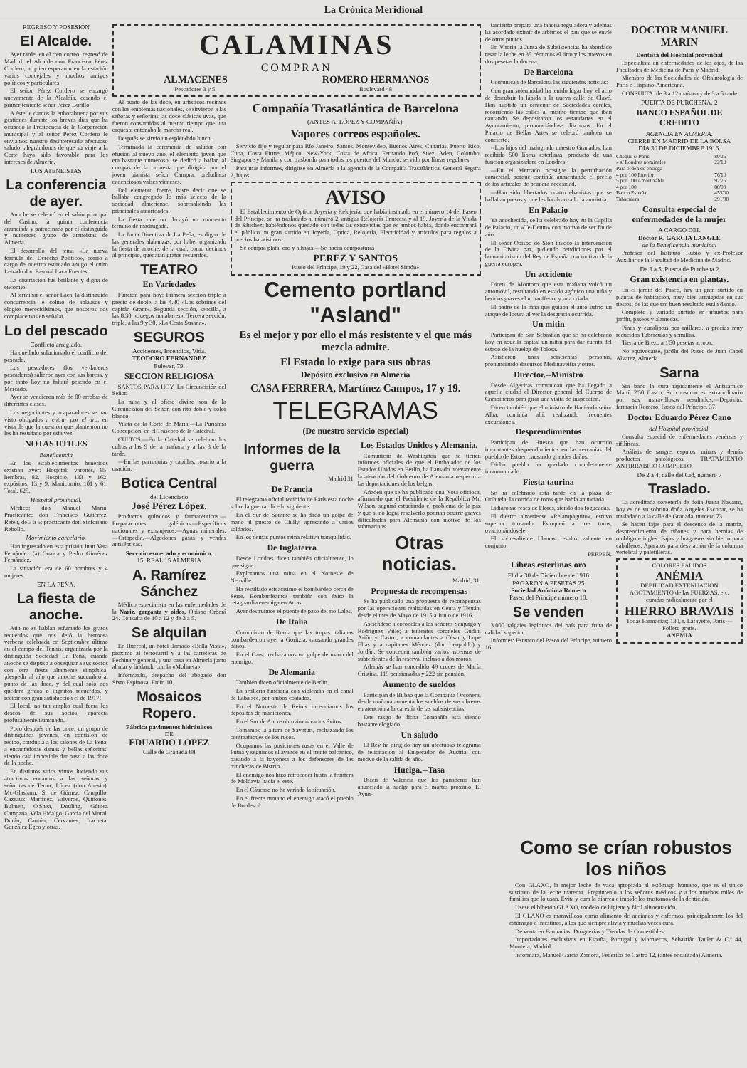La Crónica Meridional
REGRESO Y POSESIÓN
El Alcalde.
Ayer tarde, en el tren correo, regresó de Madrid, el Alcalde don Francisco Pérez Cordero, a quien esperaron en la estación varios concejales y muchos amigos políticos y particulares.
El señor Pérez Cordero se encargó nuevamente de la Alcaldía, cesando el primer teniente señor Pérez Burillo.
A éste le damos la enhorabuena por sus gestiones durante los breves días que ha ocupado la Presidencia de la Corporación municipal y al señor Pérez Cordero le enviamos nuestro desinteresado afectuoso saludo, alegrándonos de que su viaje a la Corte haya sido favorable para los intereses de Almería.
LOS ATENEISTAS
La conferencia de ayer.
Anoche se celebró en el salón principal del Casino, la quinta conferencia anunciada y patrocinada por el distinguido y numeroso grupo de ateneistas de Almería.
El desarrollo del tema «La nueva fórmula del Derecho Político», corrió a cargo de nuestro estimado amigo el culto Letrado don Pascual Laca Fuentes.
La disertación fué brillante y digna de encomio.
Al terminar el señor Laca, la distinguida concurrencia le colmó de aplausos y elogios merecidísimos, que nosotros nos complacemos en señalar.
Lo del pescado
Conflicto arreglado.
Ha quedado solucionado el conflicto del pescado.
Los pescadores (los verdaderos pescadores) salieron ayer con sus barcas, y por tanto hoy no faltará pescado en el Mercado.
Ayer se vendieron más de 80 arrobas de diferentes clases.
Los negociantes y acaparadores se han visto obligados a entrar por el aro, en vista de que la cuestión que plantearon no les ha resultado por esta vez.
NOTAS UTILES
Beneficencia
En los establecimientos benéficos existían ayer: Hospital: varones, 85; hembras, 82. Hospicio, 133 y 162; expósitos, 13 y 9; Manicomio: 101 y 61. Total, 625.
Hospital provincial.
Médico: don Manuel Marín. Practicante: don Francisco Gutiérrez. Retén, de 3 a 5: practicante don Sinforiano Rebollo.
Movimiento carcelario.
Han ingresado en esta prisión Juan Vera Fernández (a) Guaica y Pedro Giménez Fernández.
La situación era de 60 hombres y 4 mujeres.
EN LA PEÑA.
La fiesta de anoche.
Aún no se habían esfumado los gratos recuerdos que nos dejó la hermosa verbena celebrada en Septiembre último en el campo del Tennis, organizada por la distinguida Sociedad La Peña, cuando anoche se dispuso a obsequiar a sus socios con otra fiesta altamente simpática; ¡despedir al año que anoche sucumbió al punto de las doce, y del cual solo nos quedará gratos o ingratos recuerdos, y recibir con gran satisfacción el de 1917!
El local, no tan amplio cual fuera los deseos de sus socios, aparecía profusamente iluminado.
Poco después de las once, un grupo de distinguidos jóvenes, en comisión de recibo, conducía a los salones de La Peña, a encantadoras damas y bellas señoritas, siendo casi imposible dar paso a las doce de la noche.
En distintos sitios vimos luciendo sus atractivos encantos a las señoras y señoritas de Tertor, López (don Anesio), Mc-Glasham, S. de Gómez, Campillo, Cazeaux, Martínez, Valverde, Quiñones, Bulmen, O'Shea, Douling, Gómez Campana, Vela Hidalgo, García del Moral, Durán, Cantón, Cervantes, Iracheta, González Egea y otras.
CALAMINAS
COMPRAN
ALMACENES
Pescadores 3 y 5.
ROMERO HERMANOS
Boulevard 48
Al punto de las doce, en artísticos recimos con los emblemas nacionales, se sirvieron a las señoras y señoritas las doce clásicas uvas, que fueron consumidas al mismo tiempo que una orquesta entonaba la marcha real.
Después se sirvió un espléndido lunch.
Terminada la ceremonia de saludar con efusión al nuevo año, el elemento joven que era bastante numeroso, se dedicó a bailar, al compás de la orquesta que dirigida por el joven pianista señor Campra, preludiaba cadenciosos valses vieneses.
Del elemento fuerte, baste decir que se hallaba congregado lo más selecto de la sociedad almeriense, sobresaliendo las principales autoridades.
La fiesta que no decayó un momento terminó de madrugada.
La Junta Directiva de La Peña, es digna de las generales alabanzas, por haber organizado la fiesta de anoche, de la cual, como decimos al principio, quedarán gratos recuerdos.
TEATRO
En Variedades
Función para hoy: Primera sección triple a precio de doble, a las 4.30 «Los sobrinos del capitán Grant». Segunda sección, sencilla, a las 8.30, «Juegos malabares». Tercera sección, triple, a las 9 y 30, «La Cesta Susana».
SEGUROS
Accidentes, Incendios, Vida.
TEODORO FERNANDEZ
Bulevar, 79.
SECCION RELIGIOSA
SANTOS PARA HOY. La Circuncisión del Señor.
La misa y el oficio divino son de la Circuncisión del Señor, con rito doble y color blanco.
Visita de la Corte de María.—La Purísima Concepción, en el Trascoro de la Catedral.
CULTOS.—En la Catedral se celebran los cultos a las 9 de la mañana y a las 3 de la tarde.
—En las parroquias y capillas, rosario a la oración.
Botica Central
del Licenciado
José Pérez López.
Productos químicos y farmacéuticos.—Preparaciones galénicas.—Específicos nacionales y extranjeros.—Aguas minerales.—Ortopedia.—Algodones gasas y vendas antisépticas.
Servicio esmerado y económico.
15, REAL 15 ALMERIA
A. Ramírez Sánchez
Médico especialista en las enfermedades de la Nariz, garganta y oidos, Obispo Orberá 24. Consulta de 10 a 12 y de 3 a 5.
Se alquilan
En Huércal, un hotel llamado «Bella Vista», próximo al ferrocarril y a las carreteras de Pechina y general, y una casa en Almería junto al mar y lindando con la «Molineta».
Informarán, despacho del abogado don Sixto Espinosa, Emir, 10.
Mosaicos Ropero.
Fábrica pavimentos hidráulicos
DE
EDUARDO LOPEZ
Calle de Granada 88
Compañía Trasatlántica de Barcelona
(ANTES A. LÓPEZ Y COMPAÑÍA).
Vapores correos españoles.
Servicio fijo y regular para Río Janeiro, Santos, Montevideo, Buenos Aires, Canarias, Puerto Rico, Cuba, Costa Firme, Méjico, New-York, Costa de Africa, Fernando Poó, Suez, Aden, Colombo, Singapore y Manila y con trasbordo para todos los puertos del Mundo, servido por líneas regulares.
Para más informes, dirigirse en Almería a la agencia de la Compañía Trasatlántica, General Segura 2, bajos
AVISO
El Establecimiento de Optica, Joyería y Relojería, que había instalado en el número 14 del Paseo del Príncipe, se ha trasladado al número 2, antigua Relojería Francesa y al 19, Joyería de la Viuda de Sánchez; habiéndonos quedado con todas las existencias que en ambos había, donde encontrará el público un gran surtido en Joyería, Optica, Relojería, Electricidad y artículos para regalos a precios baratísimos.
Se compra plata, oro y alhajas.—Se hacen composturas
PEREZ Y SANTOS
Paseo del Príncipe, 19 y 22, Casa del «Hotel Simón»
Cemento portland "Asland"
Es el mejor y por ello el más resistente y el que más mezcla admite.
El Estado lo exige para sus obras
Depósito exclusivo en Almería
CASA FERRERA, Martínez Campos, 17 y 19.
TELEGRAMAS
(De nuestro servicio especial)
Informes de la guerra
Madrid 31
De Francia
El telegrama oficial recibido de París esta noche sobre la guerra, dice lo siguiente:
En el Sur de Somme se ha dado un golpe de mano al puesto de Chilly, apresando a varios soldados.
En los demás puntos reina relativa tranquilidad.
De Inglaterra
Desde Londres dicen también oficialmente, lo que sigue:
Explotamos una mina en el Noroeste de Neuville.
Ha resultado eficacísimo el bombardeo cerca de Serre. Bombardeamos también con éxito la retaguardia enemiga en Arras.
Ayer destruimos el puente de paso del río Lales.
De Italia
Comunican de Roma que las tropas italianas bombardearon ayer a Goritzia, causando grandes daños.
En el Carso rechazamos un golpe de mano del enemigo.
De Alemania
También dicen oficialmente de Berlín.
La artillería funciona con violencia en el canal de Laba see, por ambos costados.
En el Noroeste de Reims incendiamos los depósitos de municiones.
En el Sur de Ancre obtuvimos varios éxitos.
Tomamos la altura de Saynturi, rechazando los contraataques de los rusos.
Ocupamos las posiciones rusas en el Valle de Putna y seguimos el avance en el frente balcánico, pasando a la bayoneta a los defensores de las trincheras de Bistritz.
El enemigo nos hizo retroceder hasta la frontera de Moldavia hacia el este.
En el Cáucaso no ha variado la situación.
En el frente rumano el enemigo atacó el pueblo de Bordescil.
Los Estados Unidos y Alemania.
Comunican de Washington que se tienen informes oficiales de que el Embajador de los Estados Unidos en Berlín, ha llamado nuevamente la atención del Gobierno de Alemania respecto a las deportaciones de los belgas.
Añaden que se ha publicado una Nota oficiosa, afirmando que el Presidente de la República Mr. Wilson, seguirá estudiando el problema de la paz y que si no logra resolverlo podrían ocurrir graves dificultades para Alemania con motivo de los submarinos.
Otras noticias.
Madrid, 31.
Propuesta de recompensas
Se ha publicado una propuesta de recompensas por las operaciones realizadas en Ceuta y Tetuán, desde el mes de Mayo de 1915 a Junio de 1916.
Asciéndese a coroneles a los señores Sanjurgo y Rodríguez Vaile; a tenientes coroneles Gudin, Ariño y Castro; a comandantes a César y Lope Elías y a capitanes Méndez (don Leopoldo) y Jordán. Se conceden también varios ascensos de subtenientes de la reserva, incluso a dos moros.
Además se han concedido 49 cruces de María Cristina, 119 pensionadas y 222 sin pensión.
Aumento de sueldos
Participan de Bilbao que la Compañía Orconera, desde mañana aumenta los sueldos de sus obreros en atención a la carestía de las subsistencias.
Este rasgo de dicha Compañía está siendo bastante elogiado.
Un saludo
El Rey ha dirigido hoy un afectuoso telegrama de felicitación al Emperador de Austria, con motivo de la salida de año.
Huelga.--Tasa
Dicen de Valencia que los panaderos han anunciado la huelga para el martes próximo. El Ayun-
tamiento prepara una tahona reguladora y además ha acordado eximir de arbitrios el pan que se envíe de otros puntos.
En Vitoria la Junta de Subsistencias ha abordado tasar la leche en 35 céntimos el litro y los huevos en dos pesetas la docena.
De Barcelona
Comunican de Barcelona las siguientes noticias:
Con gran solemnidad ha tenido lugar hoy, el acto de descubrir la lápida a la nueva calle de Clavé. Han asistido un centenar de Sociedades corales, recorriendo las calles al mismo tiempo que iban cantando. Se depositaron los estandartes en el Ayuntamiento, pronunciándose discursos. En el Palacio de Bellas Artes se celebró también un concierto.
--Los hijos del malogrado maestro Granados, han recibido 500 libras esterlinas, producto de una función organizadora en Londres.
—En el Mercado prosigue la perturbación comercial, porque continúa aumentando el precio de los artículos de primera necesidad.
—Han sido libertados cuatro ebanistas que se hallaban presos y que les ha alcanzado la amnistía.
En Palacio
Ya anochecido, se ha celebrado hoy en la Capilla de Palacio, un «Te-Deum» con motivo de ser fin de año.
El señor Obispo de Sión invocó la intervención de la Divina paz, pidiendo bendiciones por el humanitarismo del Rey de España con motivo de la guerra europea.
Un accidente
Dicen de Montoro que esta mañana volcó un automóvil, resultando en estado agónico una niña y heridos graves el «chauffeur» y una criada.
El padre de la niña que guiaba el auto sufrió un ataque de locura al ver la desgracia ocurrida.
Un mitin
Participan de San Sebastián que se ha celebrado hoy en aquella capital un mitin para dar cuenta del estado de la huelga de Tolosa.
Asistieron unas seiscientas personas, pronunciando discursos Medinaveitia y otros.
Director.--Ministro
Desde Algeciras comunican que ha llegado a aquella ciudad el Director general del Cuerpo de Carabineros para girar una visita de inspección.
Dicen también que el ministro de Hacienda señor Alba, continúa allí, realizando frecuentes excursiones.
Desprendimientos
Participan de Huesca que han ocurrido importantes desprendimientos en las cercanías del pueblo de Estuer, causando grandes daños.
Dicho pueblo ha quedado completamente incomunicado.
Fiesta taurina
Se ha celebrado esta tarde en la plaza de Orihuela, la corrida de toros que había anunciada.
Lidiáronse reses de Flores, siendo dos fogueadas.
El diestro almeriense «Relampaguito», estuvo superior toreando. Estoqueó a tres toros, ovacionándosele.
El sobresaliente Llamas resultó valiente en conjunto.
PERPEN.
Libras esterlinas oro
El día 30 de Diciembre de 1916
PAGARON A PESETAS 25
Sociedad Anónima Romero
Paseo del Príncipe número 10.
Se venden
3.000 ralgaies legítimos del país para fruta de calidad superior.
Informes: Estanco del Paseo del Príncipe, número 16.
DOCTOR MANUEL MARIN
Dentista del Hospital provincial
Especialista en enfermedades de los ojos, de las Facultades de Medicina de París y Madrid.
Miembro de las Sociedades de Oftalmología de París e Hispano-Americana.
CONSULTA: de 8 a 12 mañana y de 3 a 5 tarde.
PUERTA DE PURCHENA, 2
BANCO ESPAÑOL DE CREDITO
AGENCIA EN ALMERIA.
CIERRE EN MADRID DE LA BOLSA
DIA 30 DE DICIEMBRE 1916.
| Cheque s/ París | 80'25 |
| » s/ Londres nominales | 22'19 |
| Para orden de entrega | |
| 4 por 100 Interior | 76'10 |
| 5 por 100 Amortizable | 97'75 |
| 4 por 100 | 88'00 |
| Banco España | 453'00 |
| Tabacalera | 291'00 |
Consulta especial de enfermedades de la mujer
A CARGO DEL
Doctor R. GARCIA LANGLE
de la Beneficencia municipal
Profesor del Instituto Rubio y ex-Profesor Auxiliar de la Facultad de Medicina de Madrid.
De 3 a 5. Puerta de Purchena 2
Gran existencia en plantas.
En el jardín del Paseo, hay un gran surtido en plantas de habitación, muy bien arraigadas en sus tiestos, de las que tan buen resultado están dando.
Completo y variado surtido en arbustos para jardín, paseos y alamedas.
Pinos y eucaliptus por millares, a precios muy reducidos Tubérculos y semillas.
Tierra de Brezo a 1'50 pesetas arroba.
No equivocarse, jardín del Paseo de Juan Capel Alvarez, Almería.
Sarna
Sin baño la cura rápidamente el Antisárnico Martí, 2'50 frasco. Su consumo es extraordinario por sus maravillosos resultados.—Depósito, farmacia Romero, Paseo del Príncipe, 37.
Doctor Eduardo Pérez Cano
del Hospital provincial.
Consulta especial de enfermedades venéreas y sifilíticas.
Análisis de sangre, esputos, orinas y demás productos patológicos. TRATAMIENTO ANTIRRABICO COMPLETO.
De 2 a 4, calle del Cid, número 7
Traslado.
La acreditada corsetería de doña Juana Navarro, hoy es de su sobrina doña Angeles Escobar, se ha trasladado a la calle de Granada, número 73
Se hacen fajas para el descenso de la matriz, desprendimiento de riñones y para hernias de ombligo e ingles. Fajas y bragueros sin hierro para caballeros. Aparatos para desviación de la columna vertebral y paletilleras.
COLORES PÁLIDOS
ANÉMIA
DEBILIDAD EXTENUACION AGOTAMIENTO de las FUERZAS, etc. curadas radicalmente por el
HIERRO BRAVAIS
Todas Farmacias; 130, r. Lafayette, París — Folleto gratis.
ANEMIA
Como se crían robustos los niños
Con GLAXO, la mejor leche de vaca apropiada al estómago humano, que es el único sustituto de la leche materna. Pregúntenlo a los señores médicos y a los muchos miles de familias que lo usan. Evita y cura la diarrea e impide los trastornos de la dentición.
Usese el biberón GLAXO, modelo de higiene y fácil alimentación.
El GLAXO es maravilloso como alimento de ancianos y enfermos, principalmente los del estómago e intestinos, a los que siempre alivia y muchas veces cura.
De venta en Farmacias, Droguerías y Tiendas de Comestibles.
Importadores exclusivos en España, Portugal y Marruecos, Sebastián Tauler & C.ª 44, Montera, Madrid.
Informará, Manuel García Zamora, Federico de Castro 12, (antes encantada) Almería.